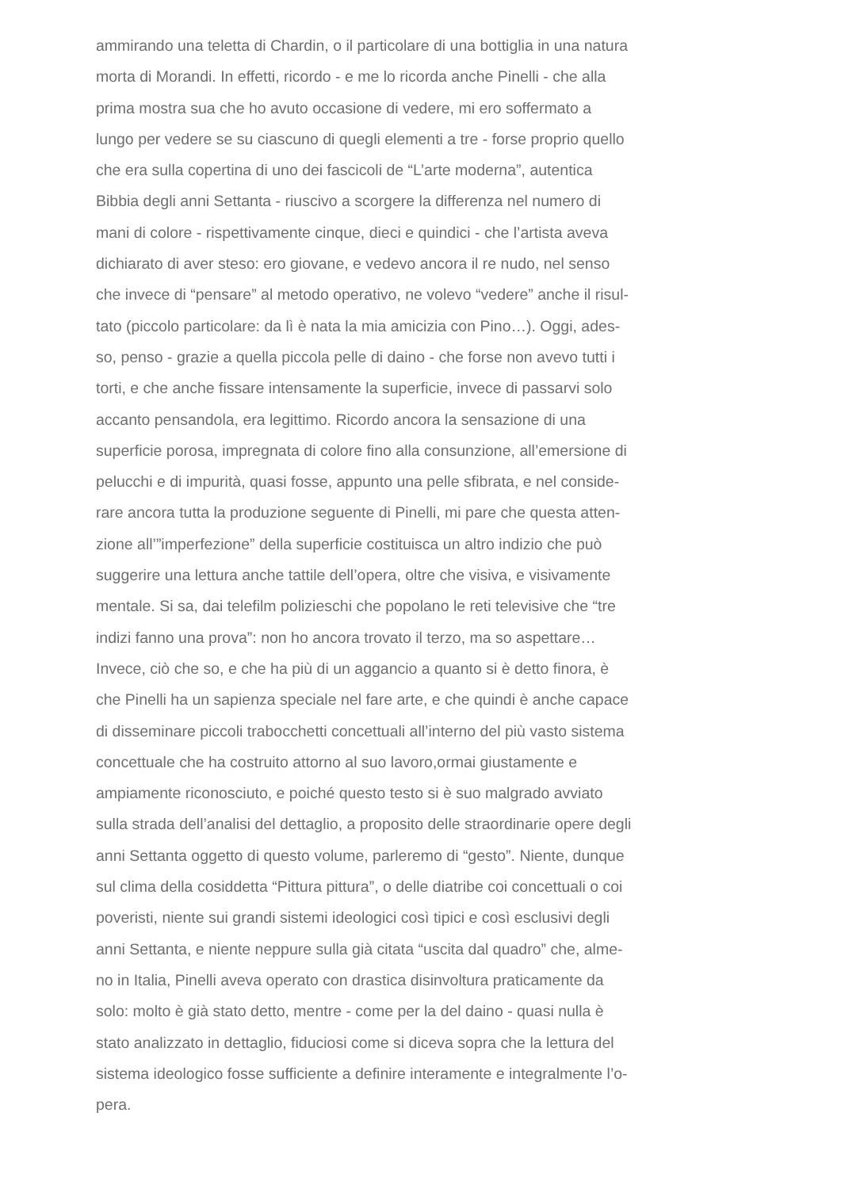ammirando una teletta di Chardin, o il particolare di una bottiglia in una natura
morta di Morandi. In effetti, ricordo - e me lo ricorda anche Pinelli - che alla
prima mostra sua che ho avuto occasione di vedere, mi ero soffermato a
lungo per vedere se su ciascuno di quegli elementi a tre - forse proprio quello
che era sulla copertina di uno dei fascicoli de “L’arte moderna”, autentica
Bibbia degli anni Settanta - riuscivo a scorgere la differenza nel numero di
mani di colore - rispettivamente cinque, dieci e quindici - che l’artista aveva
dichiarato di aver steso: ero giovane, e vedevo ancora il re nudo, nel senso
che invece di “pensare” al metodo operativo, ne volevo “vedere” anche il risul-
tato (piccolo particolare: da lì è nata la mia amicizia con Pino…). Oggi, ades-
so, penso - grazie a quella piccola pelle di daino - che forse non avevo tutti i
torti, e che anche fissare intensamente la superficie, invece di passarvi solo
accanto pensandola, era legittimo. Ricordo ancora la sensazione di una
superficie porosa, impregnata di colore fino alla consunzione, all’emersione di
pelucchi e di impurità, quasi fosse, appunto una pelle sfibrata, e nel conside-
rare ancora tutta la produzione seguente di Pinelli, mi pare che questa atten-
zione all’”imperfezione” della superficie costituisca un altro indizio che può
suggerire una lettura anche tattile dell’opera, oltre che visiva, e visivamente
mentale. Si sa, dai telefilm polizieschi che popolano le reti televisive che “tre
indizi fanno una prova”: non ho ancora trovato il terzo, ma so aspettare…
Invece, ciò che so, e che ha più di un aggancio a quanto si è detto finora, è
che Pinelli ha un sapienza speciale nel fare arte, e che quindi è anche capace
di disseminare piccoli trabocchetti concettuali all’interno del più vasto sistema
concettuale che ha costruito attorno al suo lavoro,ormai giustamente e
ampiamente riconosciuto, e poiché questo testo si è suo malgrado avviato
sulla strada dell’analisi del dettaglio, a proposito delle straordinarie opere degli
anni Settanta oggetto di questo volume, parleremo di “gesto”. Niente, dunque
sul clima della cosiddetta “Pittura pittura”, o delle diatribe coi concettuali o coi
poveristi, niente sui grandi sistemi ideologici così tipici e così esclusivi degli
anni Settanta, e niente neppure sulla già citata “uscita dal quadro” che, alme-
no in Italia, Pinelli aveva operato con drastica disinvoltura praticamente da
solo: molto è già stato detto, mentre - come per la del daino - quasi nulla è
stato analizzato in dettaglio, fiduciosi come si diceva sopra che la lettura del
sistema ideologico fosse sufficiente a definire interamente e integralmente l’o-
pera.